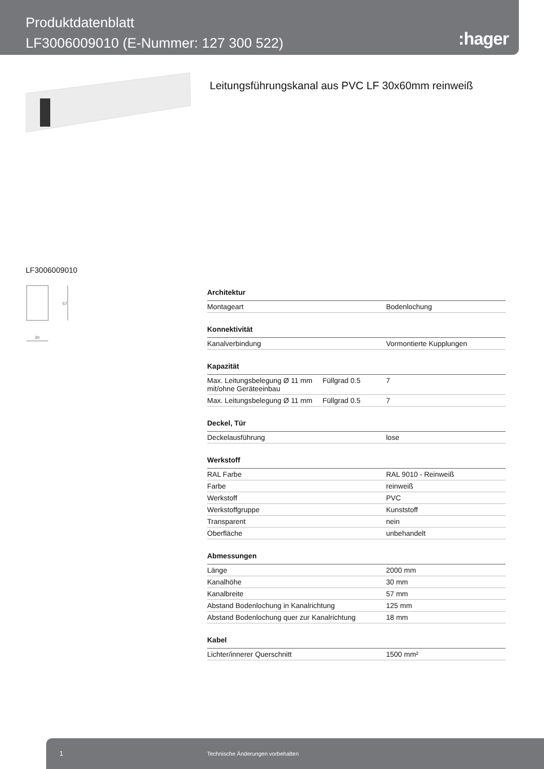Produktdatenblatt
LF3006009010 (E-Nummer: 127 300 522)
:hager
Leitungsführungskanal aus PVC LF 30x60mm reinweiß
LF3006009010
30
57
| Architektur | | |
| --- | --- | --- |
| Montageart | | Bodenlochung |
| Konnektivität | | |
| Kanalverbindung | | Vormontierte Kupplungen |
| Kapazität | | |
| Max. Leitungsbelegung Ø 11 mm mit/ohne Geräteeinbau | Füllgrad 0.5 | 7 |
| Max. Leitungsbelegung Ø 11 mm | Füllgrad 0.5 | 7 |
| Deckel, Tür | | |
| Deckelausführung | | lose |
| Werkstoff | | |
| RAL Farbe | | RAL 9010 - Reinweiß |
| Farbe | | reinweiß |
| Werkstoff | | PVC |
| Werkstoffgruppe | | Kunststoff |
| Transparent | | nein |
| Oberfläche | | unbehandelt |
| Abmessungen | | |
| Länge | | 2000 mm |
| Kanalhöhe | | 30 mm |
| Kanalbreite | | 57 mm |
| Abstand Bodenlochung in Kanalrichtung | | 125 mm |
| Abstand Bodenlochung quer zur Kanalrichtung | | 18 mm |
| Kabel | | |
| Lichter/innerer Querschnitt | | 1500 mm² |
1 Technische Änderungen vorbehalten